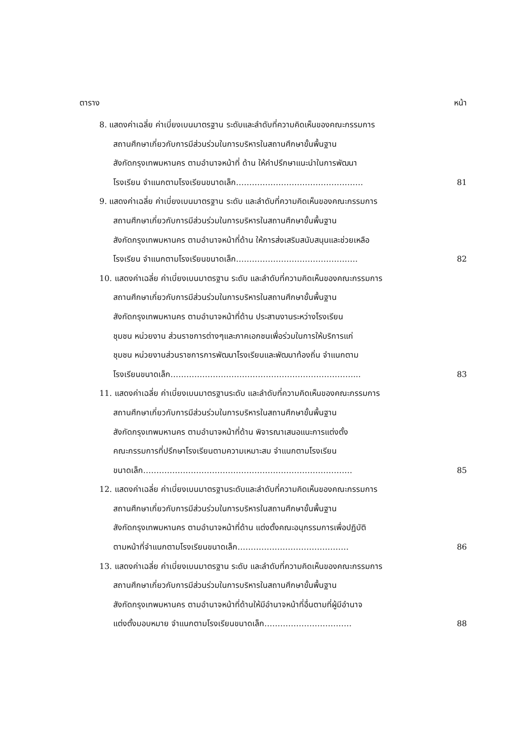ตาราง หน้า
8. แสดงค่าเฉลี่ย ค่าเบี่ยงเบนมาตรฐาน ระดับและลำดับที่ความคิดเห็นของคณะกรรมการ
สถานศึกษาเกี่ยวกับการมีส่วนร่วมในการบริหารในสถานศึกษาขั้นพื้นฐาน
สังกัดกรุงเทพมหานคร ตามอำนาจหน้าที่ ด้าน ให้คำปรึกษาแนะนำในการพัฒนา
โรงเรียน จำแนกตามโรงเรียนขนาดเล็ก………………………………………… 81
9. แสดงค่าเฉลี่ย ค่าเบี่ยงเบนมาตรฐาน ระดับ และลำดับที่ความคิดเห็นของคณะกรรมการ
สถานศึกษาเกี่ยวกับการมีส่วนร่วมในการบริหารในสถานศึกษาขั้นพื้นฐาน
สังกัดกรุงเทพมหานคร ตามอำนาจหน้าที่ด้าน ให้การส่งเสริมสนับสนุนและช่วยเหลือ
โรงเรียน จำแนกตามโรงเรียนขนาดเล็ก………………………………………. 82
10. แสดงค่าเฉลี่ย ค่าเบี่ยงเบนมาตรฐาน ระดับ และลำดับที่ความคิดเห็นของคณะกรรมการ
สถานศึกษาเกี่ยวกับการมีส่วนร่วมในการบริหารในสถานศึกษาขั้นพื้นฐาน
สังกัดกรุงเทพมหานคร ตามอำนาจหน้าที่ด้าน ประสานงานระหว่างโรงเรียน
ชุมชน หน่วยงาน ส่วนราชการต่างๆและภาคเอกชนเพื่อร่วมในการให้บริการแก่
ชุมชน หน่วยงานส่วนราชการการพัฒนาโรงเรียนและพัฒนาท้องถิ่น จำแนกตาม
โรงเรียนขนาดเล็ก……………………………………………………………... 83
11. แสดงค่าเฉลี่ย ค่าเบี่ยงเบนมาตรฐานระดับ และลำดับที่ความคิดเห็นของคณะกรรมการ
สถานศึกษาเกี่ยวกับการมีส่วนร่วมในการบริหารในสถานศึกษาขั้นพื้นฐาน
สังกัดกรุงเทพมหานคร ตามอำนาจหน้าที่ด้าน พิจารณาเสนอแนะการแต่งตั้ง
คณะกรรมการที่ปรึกษาโรงเรียนตามความเหมาะสม จำแนกตามโรงเรียน
ขนาดเล็ก……………………………………………………………………. 85
12. แสดงค่าเฉลี่ย ค่าเบี่ยงเบนมาตรฐานระดับและลำดับที่ความคิดเห็นของคณะกรรมการ
สถานศึกษาเกี่ยวกับการมีส่วนร่วมในการบริหารในสถานศึกษาขั้นพื้นฐาน
สังกัดกรุงเทพมหานคร ตามอำนาจหน้าที่ด้าน แต่งตั้งคณะอนุกรรมการเพื่อปฏิบัติ
ตามหน้าที่จำแนกตามโรงเรียนขนาดเล็ก…………………………………… 86
13. แสดงค่าเฉลี่ย ค่าเบี่ยงเบนมาตรฐาน ระดับ และลำดับที่ความคิดเห็นของคณะกรรมการ
สถานศึกษาเกี่ยวกับการมีส่วนร่วมในการบริหารในสถานศึกษาขั้นพื้นฐาน
สังกัดกรุงเทพมหานคร ตามอำนาจหน้าที่ด้านให้มีอำนาจหน้าที่อื่นตามที่ผู้มีอำนาจ
แต่งตั้งมอบหมาย จำแนกตามโรงเรียนขนาดเล็ก…………………………… 88